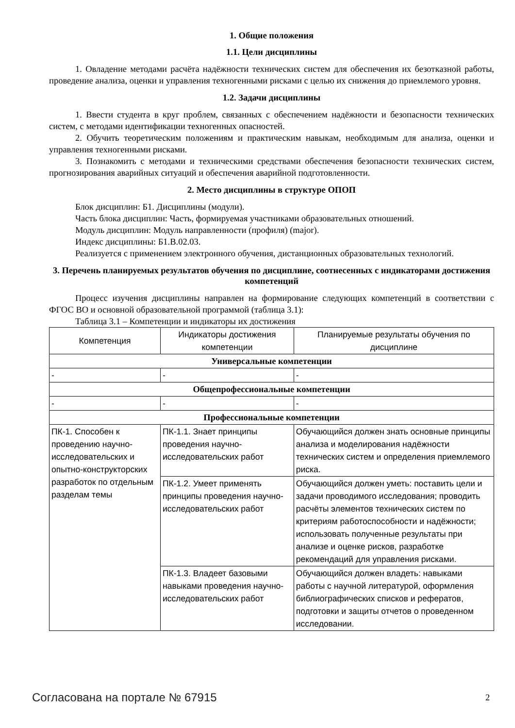1. Общие положения
1.1. Цели дисциплины
1. Овладение методами расчёта надёжности технических систем для обеспечения их безотказной работы, проведение анализа, оценки и управления техногенными рисками с целью их снижения до приемлемого уровня.
1.2. Задачи дисциплины
1. Ввести студента в круг проблем, связанных с обеспечением надёжности и безопасности технических систем, с методами идентификации техногенных опасностей.
2. Обучить теоретическим положениям и практическим навыкам, необходимым для анализа, оценки и управления техногенными рисками.
3. Познакомить с методами и техническими средствами обеспечения безопасности технических систем, прогнозирования аварийных ситуаций и обеспечения аварийной подготовленности.
2. Место дисциплины в структуре ОПОП
Блок дисциплин: Б1. Дисциплины (модули).
Часть блока дисциплин: Часть, формируемая участниками образовательных отношений.
Модуль дисциплин: Модуль направленности (профиля) (major).
Индекс дисциплины: Б1.В.02.03.
Реализуется с применением электронного обучения, дистанционных образовательных технологий.
3. Перечень планируемых результатов обучения по дисциплине, соотнесенных с индикаторами достижения компетенций
Процесс изучения дисциплины направлен на формирование следующих компетенций в соответствии с ФГОС ВО и основной образовательной программой (таблица 3.1):
Таблица 3.1 – Компетенции и индикаторы их достижения
| Компетенция | Индикаторы достижения компетенции | Планируемые результаты обучения по дисциплине |
| --- | --- | --- |
| Универсальные компетенции | | |
| - | - | - |
| Общепрофессиональные компетенции | | |
| - | - | - |
| Профессиональные компетенции | | |
| ПК-1. Способен к проведению научно-исследовательских и опытно-конструкторских разработок по отдельным разделам темы | ПК-1.1. Знает принципы проведения научно-исследовательских работ | Обучающийся должен знать основные принципы анализа и моделирования надёжности технических систем и определения приемлемого риска. |
| | ПК-1.2. Умеет применять принципы проведения научно- исследовательских работ | Обучающийся должен уметь: поставить цели и задачи проводимого исследования; проводить расчёты элементов технических систем по критериям работоспособности и надёжности; использовать полученные результаты при анализе и оценке рисков, разработке рекомендаций для управления рисками. |
| | ПК-1.3. Владеет базовыми навыками проведения научно- исследовательских работ | Обучающийся должен владеть: навыками работы с научной литературой, оформления библиографических списков и рефератов, подготовки и защиты отчетов о проведенном исследовании. |
Согласована на портале № 67915 2